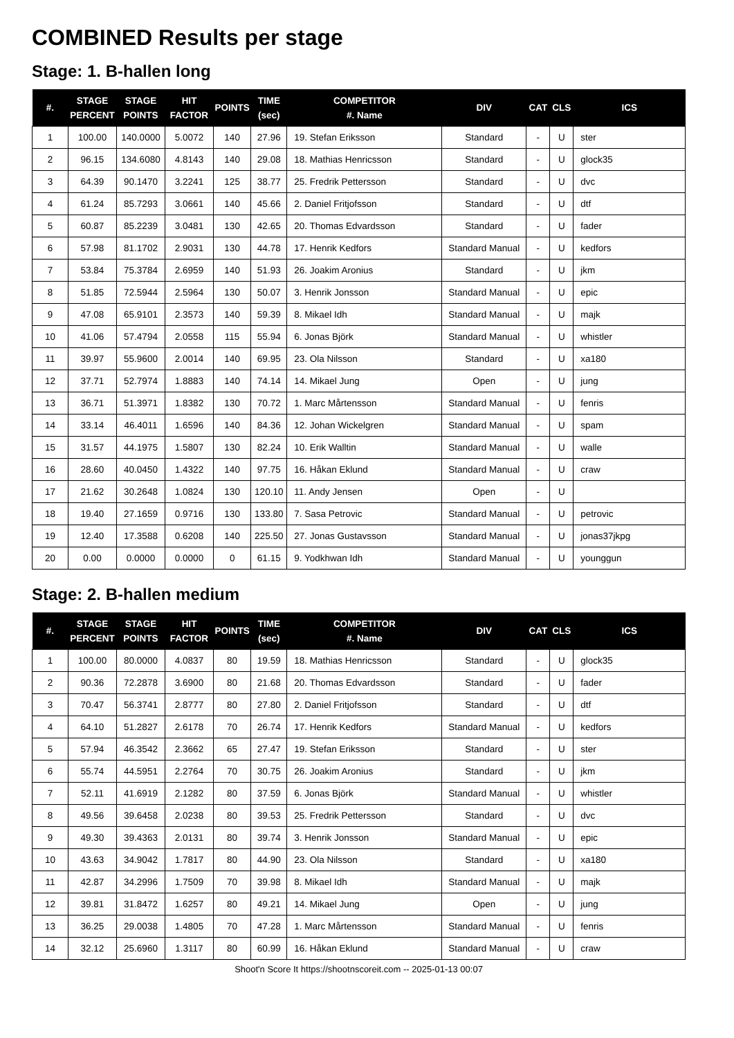COMBINED Results per stage
Stage: 1. B-hallen long
| #. | STAGE PERCENT | STAGE POINTS | HIT FACTOR | POINTS | TIME (sec) | COMPETITOR #. Name | DIV | CAT | CLS | ICS |
| --- | --- | --- | --- | --- | --- | --- | --- | --- | --- | --- |
| 1 | 100.00 | 140.0000 | 5.0072 | 140 | 27.96 | 19. Stefan Eriksson | Standard | - | U | ster |
| 2 | 96.15 | 134.6080 | 4.8143 | 140 | 29.08 | 18. Mathias Henricsson | Standard | - | U | glock35 |
| 3 | 64.39 | 90.1470 | 3.2241 | 125 | 38.77 | 25. Fredrik Pettersson | Standard | - | U | dvc |
| 4 | 61.24 | 85.7293 | 3.0661 | 140 | 45.66 | 2. Daniel Fritjofsson | Standard | - | U | dtf |
| 5 | 60.87 | 85.2239 | 3.0481 | 130 | 42.65 | 20. Thomas Edvardsson | Standard | - | U | fader |
| 6 | 57.98 | 81.1702 | 2.9031 | 130 | 44.78 | 17. Henrik Kedfors | Standard Manual | - | U | kedfors |
| 7 | 53.84 | 75.3784 | 2.6959 | 140 | 51.93 | 26. Joakim Aronius | Standard | - | U | jkm |
| 8 | 51.85 | 72.5944 | 2.5964 | 130 | 50.07 | 3. Henrik Jonsson | Standard Manual | - | U | epic |
| 9 | 47.08 | 65.9101 | 2.3573 | 140 | 59.39 | 8. Mikael Idh | Standard Manual | - | U | majk |
| 10 | 41.06 | 57.4794 | 2.0558 | 115 | 55.94 | 6. Jonas Björk | Standard Manual | - | U | whistler |
| 11 | 39.97 | 55.9600 | 2.0014 | 140 | 69.95 | 23. Ola Nilsson | Standard | - | U | xa180 |
| 12 | 37.71 | 52.7974 | 1.8883 | 140 | 74.14 | 14. Mikael Jung | Open | - | U | jung |
| 13 | 36.71 | 51.3971 | 1.8382 | 130 | 70.72 | 1. Marc Mårtensson | Standard Manual | - | U | fenris |
| 14 | 33.14 | 46.4011 | 1.6596 | 140 | 84.36 | 12. Johan Wickelgren | Standard Manual | - | U | spam |
| 15 | 31.57 | 44.1975 | 1.5807 | 130 | 82.24 | 10. Erik Walltin | Standard Manual | - | U | walle |
| 16 | 28.60 | 40.0450 | 1.4322 | 140 | 97.75 | 16. Håkan Eklund | Standard Manual | - | U | craw |
| 17 | 21.62 | 30.2648 | 1.0824 | 130 | 120.10 | 11. Andy Jensen | Open | - | U | |
| 18 | 19.40 | 27.1659 | 0.9716 | 130 | 133.80 | 7. Sasa Petrovic | Standard Manual | - | U | petrovic |
| 19 | 12.40 | 17.3588 | 0.6208 | 140 | 225.50 | 27. Jonas Gustavsson | Standard Manual | - | U | jonas37jkpg |
| 20 | 0.00 | 0.0000 | 0.0000 | 0 | 61.15 | 9. Yodkhwan Idh | Standard Manual | - | U | younggun |
Stage: 2. B-hallen medium
| #. | STAGE PERCENT | STAGE POINTS | HIT FACTOR | POINTS | TIME (sec) | COMPETITOR #. Name | DIV | CAT | CLS | ICS |
| --- | --- | --- | --- | --- | --- | --- | --- | --- | --- | --- |
| 1 | 100.00 | 80.0000 | 4.0837 | 80 | 19.59 | 18. Mathias Henricsson | Standard | - | U | glock35 |
| 2 | 90.36 | 72.2878 | 3.6900 | 80 | 21.68 | 20. Thomas Edvardsson | Standard | - | U | fader |
| 3 | 70.47 | 56.3741 | 2.8777 | 80 | 27.80 | 2. Daniel Fritjofsson | Standard | - | U | dtf |
| 4 | 64.10 | 51.2827 | 2.6178 | 70 | 26.74 | 17. Henrik Kedfors | Standard Manual | - | U | kedfors |
| 5 | 57.94 | 46.3542 | 2.3662 | 65 | 27.47 | 19. Stefan Eriksson | Standard | - | U | ster |
| 6 | 55.74 | 44.5951 | 2.2764 | 70 | 30.75 | 26. Joakim Aronius | Standard | - | U | jkm |
| 7 | 52.11 | 41.6919 | 2.1282 | 80 | 37.59 | 6. Jonas Björk | Standard Manual | - | U | whistler |
| 8 | 49.56 | 39.6458 | 2.0238 | 80 | 39.53 | 25. Fredrik Pettersson | Standard | - | U | dvc |
| 9 | 49.30 | 39.4363 | 2.0131 | 80 | 39.74 | 3. Henrik Jonsson | Standard Manual | - | U | epic |
| 10 | 43.63 | 34.9042 | 1.7817 | 80 | 44.90 | 23. Ola Nilsson | Standard | - | U | xa180 |
| 11 | 42.87 | 34.2996 | 1.7509 | 70 | 39.98 | 8. Mikael Idh | Standard Manual | - | U | majk |
| 12 | 39.81 | 31.8472 | 1.6257 | 80 | 49.21 | 14. Mikael Jung | Open | - | U | jung |
| 13 | 36.25 | 29.0038 | 1.4805 | 70 | 47.28 | 1. Marc Mårtensson | Standard Manual | - | U | fenris |
| 14 | 32.12 | 25.6960 | 1.3117 | 80 | 60.99 | 16. Håkan Eklund | Standard Manual | - | U | craw |
Shoot'n Score It https://shootnscoreit.com -- 2025-01-13 00:07